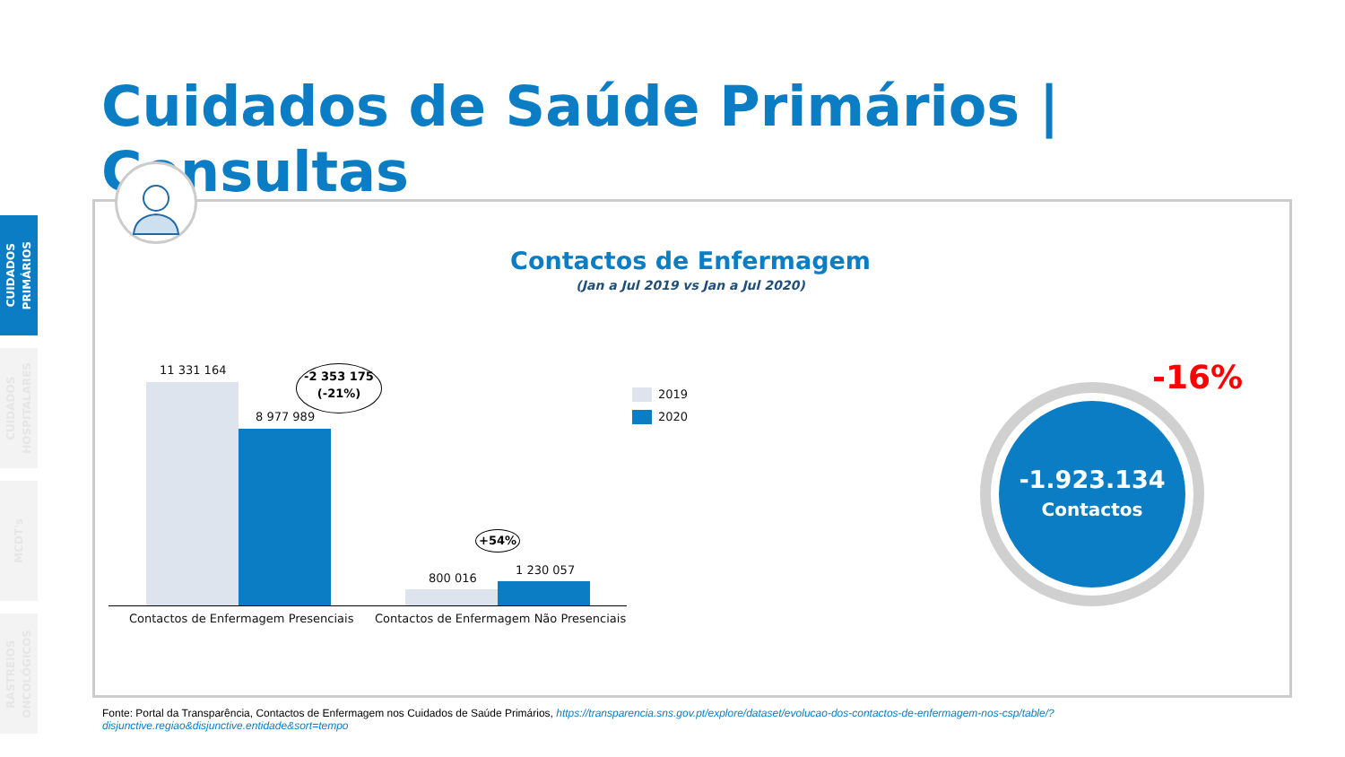CUIDADOS
PRIMÁRIOS
CUIDADOS
HOSPITALARES
MCDT's
RASTREIOS
ONCOLÓGICOS
Cuidados de Saúde Primários | Consultas
Contactos de Enfermagem
(Jan a Jul 2019 vs Jan a Jul 2020)
11 331 164
8 977 989
-2 353 175
(-21%)
800 016
1 230 057
+54%
Contactos de Enfermagem Presenciais
Contactos de Enfermagem Não Presenciais
2019
2020
-1.923.134
Contactos
-16%
Fonte: Portal da Transparência, Contactos de Enfermagem nos Cuidados de Saúde Primários, https://transparencia.sns.gov.pt/explore/dataset/evolucao-dos-contactos-de-enfermagem-nos-csp/table/?disjunctive.regiao&disjunctive.entidade&sort=tempo